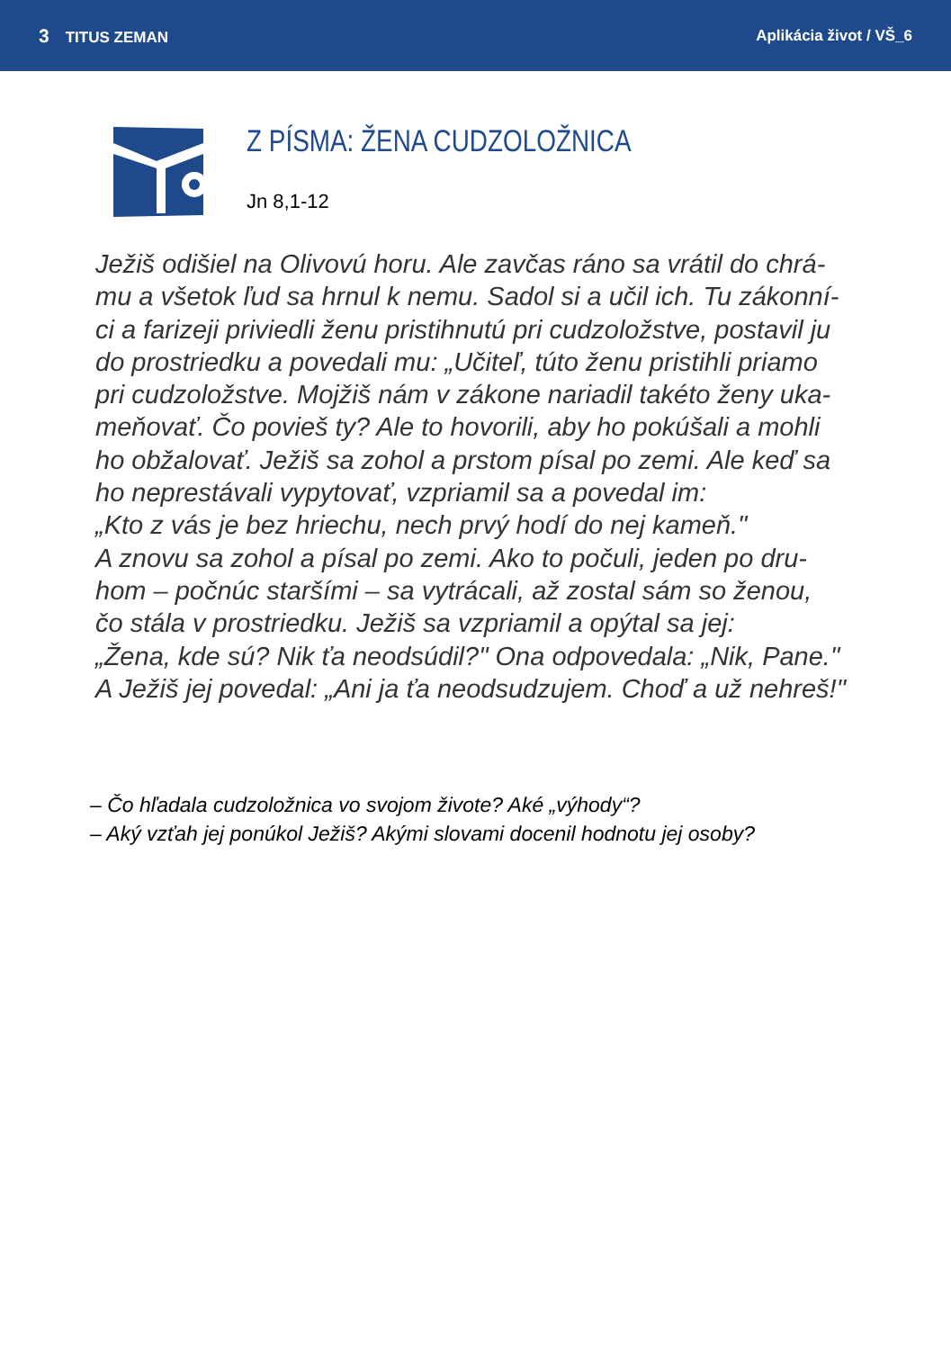3 TITUS ZEMAN Aplikácia život / VŠ_6
Z PÍSMA: ŽENA CUDZOLOŽNICA
Jn 8,1-12
Ježiš odišiel na Olivovú horu. Ale zavčas ráno sa vrátil do chrá-
mu a všetok ľud sa hrnul k nemu. Sadol si a učil ich. Tu zákonní-
ci a farizeji priviedli ženu pristihnutú pri cudzoložstve, postavil ju
do prostriedku a povedali mu: „Učiteľ, túto ženu pristihli priamo
pri cudzoložstve. Mojžiš nám v zákone nariadil takéto ženy uka-
meňovať. Čo povieš ty? Ale to hovorili, aby ho pokúšali a mohli
ho obžalovať. Ježiš sa zohol a prstom písal po zemi. Ale keď sa
ho neprestávali vypytovať, vzpriamil sa a povedal im:
„Kto z vás je bez hriechu, nech prvý hodí do nej kameň."
A znovu sa zohol a písal po zemi. Ako to počuli, jeden po dru-
hom – počnúc staršími – sa vytrácali, až zostal sám so ženou,
čo stála v prostriedku. Ježiš sa vzpriamil a opýtal sa jej:
„Žena, kde sú? Nik ťa neodsúdil?" Ona odpovedala: „Nik, Pane."
A Ježiš jej povedal: „Ani ja ťa neodsudzujem. Choď a už nehreš!"
– Čo hľadala cudzoložnica vo svojom živote? Aké „výhody“?
– Aký vzťah jej ponúkol Ježiš? Akými slovami docenil hodnotu jej osoby?